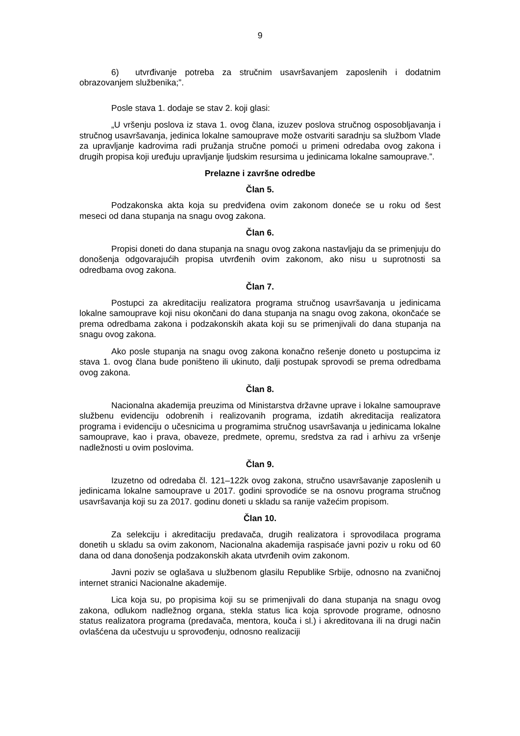9
6) utvrđivanje potreba za stručnim usavršavanjem zaposlenih i dodatnim obrazovanjem službenika;”.
Posle stava 1. dodaje se stav 2. koji glasi:
„U vršenju poslova iz stava 1. ovog člana, izuzev poslova stručnog osposobljavanja i stručnog usavršavanja, jedinica lokalne samouprave može ostvariti saradnju sa službom Vlade za upravljanje kadrovima radi pružanja stručne pomoći u primeni odredaba ovog zakona i drugih propisa koji uređuju upravljanje ljudskim resursima u jedinicama lokalne samouprave.”.
Prelazne i završne odredbe
Član 5.
Podzakonska akta koja su predviđena ovim zakonom doneće se u roku od šest meseci od dana stupanja na snagu ovog zakona.
Član 6.
Propisi doneti do dana stupanja na snagu ovog zakona nastavljaju da se primenjuju do donošenja odgovarajućih propisa utvrđenih ovim zakonom, ako nisu u suprotnosti sa odredbama ovog zakona.
Član 7.
Postupci za akreditaciju realizatora programa stručnog usavršavanja u jedinicama lokalne samouprave koji nisu okončani do dana stupanja na snagu ovog zakona, okončaće se prema odredbama zakona i podzakonskih akata koji su se primenjivali do dana stupanja na snagu ovog zakona.
Ako posle stupanja na snagu ovog zakona konačno rešenje doneto u postupcima iz stava 1. ovog člana bude poništeno ili ukinuto, dalji postupak sprovodi se prema odredbama ovog zakona.
Član 8.
Nacionalna akademija preuzima od Ministarstva državne uprave i lokalne samouprave službenu evidenciju odobrenih i realizovanih programa, izdatih akreditacija realizatora programa i evidenciju o učesnicima u programima stručnog usavršavanja u jedinicama lokalne samouprave, kao i prava, obaveze, predmete, opremu, sredstva za rad i arhivu za vršenje nadležnosti u ovim poslovima.
Član 9.
Izuzetno od odredaba čl. 121–122k ovog zakona, stručno usavršavanje zaposlenih u jedinicama lokalne samouprave u 2017. godini sprovodiće se na osnovu programa stručnog usavršavanja koji su za 2017. godinu doneti u skladu sa ranije važećim propisom.
Član 10.
Za selekciju i akreditaciju predavača, drugih realizatora i sprovodilaca programa donetih u skladu sa ovim zakonom, Nacionalna akademija raspisaće javni poziv u roku od 60 dana od dana donošenja podzakonskih akata utvrđenih ovim zakonom.
Javni poziv se oglašava u službenom glasilu Republike Srbije, odnosno na zvaničnoj internet stranici Nacionalne akademije.
Lica koja su, po propisima koji su se primenjivali do dana stupanja na snagu ovog zakona, odlukom nadležnog organa, stekla status lica koja sprovode programe, odnosno status realizatora programa (predavača, mentora, kouča i sl.) i akreditovana ili na drugi način ovlašćena da učestvuju u sprovođenju, odnosno realizaciji